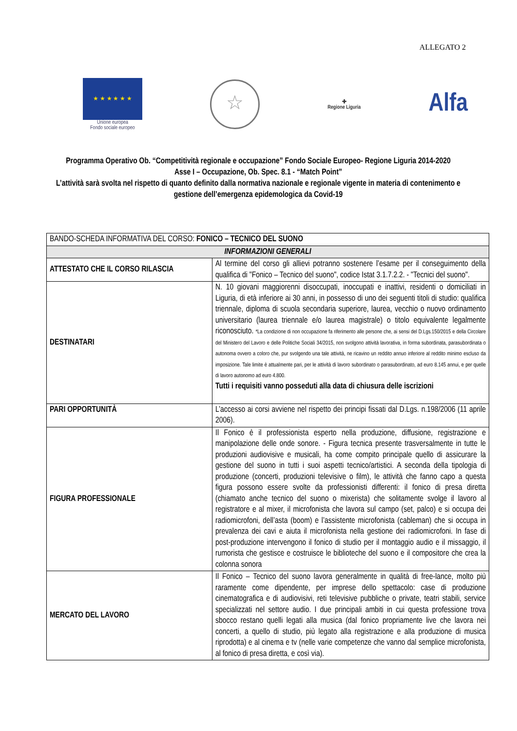ALLEGATO 2
★ ★ ★ ★ ★ ★
Unione europea
Fondo sociale europeo
☆
✚
Regione Liguria
Alfa
Programma Operativo Ob. “Competitività regionale e occupazione” Fondo Sociale Europeo- Regione Liguria 2014-2020
Asse I – Occupazione, Ob. Spec. 8.1 - “Match Point”
L’attività sarà svolta nel rispetto di quanto definito dalla normativa nazionale e regionale vigente in materia di contenimento e gestione dell’emergenza epidemologica da Covid-19
| BANDO-SCHEDA INFORMATIVA DEL CORSO: FONICO – TECNICO DEL SUONO | |
| INFORMAZIONI GENERALI | |
| ATTESTATO CHE IL CORSO RILASCIA | Al termine del corso gli allievi potranno sostenere l’esame per il conseguimento della qualifica di "Fonico – Tecnico del suono", codice Istat 3.1.7.2.2. - "Tecnici del suono". |
| DESTINATARI | N. 10 giovani maggiorenni disoccupati, inoccupati e inattivi, residenti o domiciliati in Liguria, di età inferiore ai 30 anni, in possesso di uno dei seguenti titoli di studio: qualifica triennale, diploma di scuola secondaria superiore, laurea, vecchio o nuovo ordinamento universitario (laurea triennale e/o laurea magistrale) o titolo equivalente legalmente riconosciuto. *La condizione di non occupazione fa riferimento alle persone che, ai sensi del D.Lgs.150/2015 e della Circolare del Ministero del Lavoro e delle Politiche Sociali 34/2015, non svolgono attività lavorativa, in forma subordinata, parasubordinata o autonoma ovvero a coloro che, pur svolgendo una tale attività, ne ricavino un reddito annuo inferiore al reddito minimo escluso da imposizione. Tale limite è attualmente pari, per le attività di lavoro subordinato o parasubordinato, ad euro 8.145 annui, e per quelle di lavoro autonomo ad euro 4.800. Tutti i requisiti vanno posseduti alla data di chiusura delle iscrizioni |
| PARI OPPORTUNITÀ | L’accesso ai corsi avviene nel rispetto dei principi fissati dal D.Lgs. n.198/2006 (11 aprile 2006). |
| FIGURA PROFESSIONALE | Il Fonico è il professionista esperto nella produzione, diffusione, registrazione e manipolazione delle onde sonore. - Figura tecnica presente trasversalmente in tutte le produzioni audiovisive e musicali, ha come compito principale quello di assicurare la gestione del suono in tutti i suoi aspetti tecnico/artistici. A seconda della tipologia di produzione (concerti, produzioni televisive o film), le attività che fanno capo a questa figura possono essere svolte da professionisti differenti: il fonico di presa diretta (chiamato anche tecnico del suono o mixerista) che solitamente svolge il lavoro al registratore e al mixer, il microfonista che lavora sul campo (set, palco) e si occupa dei radiomicrofoni, dell’asta (boom) e l’assistente microfonista (cableman) che si occupa in prevalenza dei cavi e aiuta il microfonista nella gestione dei radiomicrofoni. In fase di post-produzione intervengono il fonico di studio per il montaggio audio e il missaggio, il rumorista che gestisce e costruisce le biblioteche del suono e il compositore che crea la colonna sonora |
| MERCATO DEL LAVORO | Il Fonico – Tecnico del suono lavora generalmente in qualità di free-lance, molto più raramente come dipendente, per imprese dello spettacolo: case di produzione cinematografica e di audiovisivi, reti televisive pubbliche o private, teatri stabili, service specializzati nel settore audio. I due principali ambiti in cui questa professione trova sbocco restano quelli legati alla musica (dal fonico propriamente live che lavora nei concerti, a quello di studio, più legato alla registrazione e alla produzione di musica riprodotta) e al cinema e tv (nelle varie competenze che vanno dal semplice microfonista, al fonico di presa diretta, e così via). |